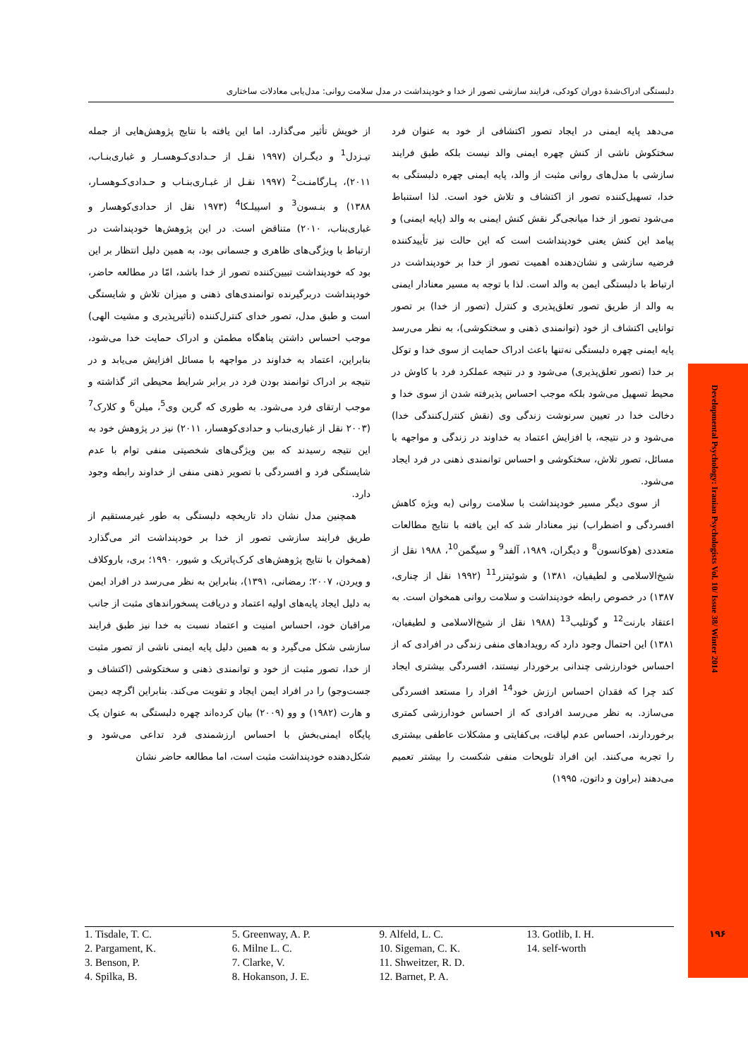دلبستگی ادراک‌شدهٔ دوران کودکی، فرایند سازشی تصور از خدا و خودپنداشت در مدل سلامت روانی: مدل‌یابی معادلات ساختاری
از خویش تأثیر می‌گذارد. اما این یافته با نتایج پژوهش‌هایی از جمله تیـزدل<sup>1</sup> و دیگـران (۱۹۹۷ نقـل از حـدادی‌کـوهسـار و غباری‌بنـاب، ۲۰۱۱)، پـارگامنـت<sup>2</sup> (۱۹۹۷ نقـل از غبـاری‌بنـاب و حـدادی‌کـوهسـار، ۱۳۸۸) و بنـسون<sup>3</sup> و اسپیلـکا<sup>4</sup> (۱۹۷۳ نقل از حدادی‌کوهسار و غباری‌بناب، ۲۰۱۰) متناقض است. در این پژوهش‌ها خودپنداشت در ارتباط با ویژگی‌های ظاهری و جسمانی بود، به همین دلیل انتظار بر این بود که خودپنداشت تبیین‌کننده تصور از خدا باشد، امّا در مطالعه حاضر، خودپنداشت دربرگیرنده توانمندی‌های ذهنی و میزان تلاش و شایستگی است و طبق مدل، تصور خدای کنترل‌کننده (تأثیرپذیری و مشیت الهی) موجب احساس داشتن پناهگاه مطمئن و ادراک حمایت خدا می‌شود، بنابراین، اعتماد به خداوند در مواجهه با مسائل افزایش می‌یابد و در نتیجه بر ادراک توانمند بودن فرد در برابر شرایط محیطی اثر گذاشته و موجب ارتقای فرد می‌شود. به طوری که گرین وی<sup>5</sup>، میلن<sup>6</sup> و کلارک<sup>7</sup> (۲۰۰۳ نقل از غباری‌بناب و حدادی‌کوهسار، ۲۰۱۱) نیز در پژوهش خود به این نتیجه رسیدند که بین ویژگی‌های شخصیتی منفی توام با عدم شایستگی فرد و افسردگی با تصویر ذهنی منفی از خداوند رابطه وجود دارد.
همچنین مدل نشان داد تاریخچه دلبستگی به طور غیرمستقیم از طریق فرایند سازشی تصور از خدا بر خودپنداشت اثر می‌گذارد (همخوان با نتایج پژوهش‌های کرک‌پاتریک و شیور، ۱۹۹۰؛ بری، باروکلاف و ویردن، ۲۰۰۷؛ رمضانی، ۱۳۹۱)، بنابراین به نظر می‌رسد در افراد ایمن به دلیل ایجاد پایه‌های اولیه اعتماد و دریافت پسخوراندهای مثبت از جانب مراقبان خود، احساس امنیت و اعتماد نسبت به خدا نیز طبق فرایند سازشی شکل می‌گیرد و به همین دلیل پایه ایمنی ناشی از تصور مثبت از خدا، تصور مثبت از خود و توانمندی ذهنی و سختکوشی (اکتشاف و جست‌وجو) را در افراد ایمن ایجاد و تقویت می‌کند. بنابراین اگرچه دیمن و هارت (۱۹۸۲) و وو (۲۰۰۹) بیان کرده‌اند چهره دلبستگی به عنوان یک پایگاه ایمنی‌بخش با احساس ارزشمندی فرد تداعی می‌شود و شکل‌دهنده خودپنداشت مثبت است، اما مطالعه حاضر نشان
می‌دهد پایه ایمنی در ایجاد تصور اکتشافی از خود به عنوان فرد سختکوش ناشی از کنش چهره ایمنی والد نیست بلکه طبق فرایند سازشی با مدل‌های روانی مثبت از والد، پایه ایمنی چهره دلبستگی به خدا، تسهیل‌کننده تصور از اکتشاف و تلاش خود است. لذا استنباط می‌شود تصور از خدا میانجی‌گر نقش کنش ایمنی به والد (پایه ایمنی) و پیامد این کنش یعنی خودپنداشت است که این حالت نیز تأییدکننده فرضیه سازشی و نشان‌دهنده اهمیت تصور از خدا بر خودپنداشت در ارتباط با دلبستگی ایمن به والد است. لذا با توجه به مسیر معنادار ایمنی به والد از طریق تصور تعلق‌پذیری و کنترل (تصور از خدا) بر تصور توانایی اکتشاف از خود (توانمندی ذهنی و سختکوشی)، به نظر می‌رسد پایه ایمنی چهره دلبستگی نه‌تنها باعث ادراک حمایت از سوی خدا و توکل بر خدا (تصور تعلق‌پذیری) می‌شود و در نتیجه عملکرد فرد با کاوش در محیط تسهیل می‌شود بلکه موجب احساس پذیرفته شدن از سوی خدا و دخالت خدا در تعیین سرنوشت زندگی وی (نقش کنترل‌کنندگی خدا) می‌شود و در نتیجه، با افزایش اعتماد به خداوند در زندگی و مواجهه با مسائل، تصور تلاش، سختکوشی و احساس توانمندی ذهنی در فرد ایجاد می‌شود.
از سوی دیگر مسیر خودپنداشت با سلامت روانی (به ویژه کاهش افسردگی و اضطراب) نیز معنادار شد که این یافته با نتایج مطالعات متعددی (هوکانسون<sup>8</sup> و دیگران، ۱۹۸۹، آلفد<sup>9</sup> و سیگمن<sup>10</sup>، ۱۹۸۸ نقل از شیخ‌الاسلامی و لطیفیان، ۱۳۸۱) و شوئیتزر<sup>11</sup> (۱۹۹۲ نقل از چناری، ۱۳۸۷) در خصوص رابطه خودپنداشت و سلامت روانی همخوان است. به اعتقاد بارنت<sup>12</sup> و گوتلیب<sup>13</sup> (۱۹۸۸ نقل از شیخ‌الاسلامی و لطیفیان، ۱۳۸۱) این احتمال وجود دارد که رویدادهای منفی زندگی در افرادی که از احساس خودارزشی چندانی برخوردار نیستند، افسردگی بیشتری ایجاد کند چرا که فقدان احساس ارزش خود<sup>14</sup> افراد را مستعد افسردگی می‌سازد. به نظر می‌رسد افرادی که از احساس خودارزشی کمتری برخوردارند، احساس عدم لیاقت، بی‌کفایتی و مشکلات عاطفی بیشتری را تجربه می‌کنند. این افراد تلویحات منفی شکست را بیشتر تعمیم می‌دهند (براون و داتون، ۱۹۹۵)
1. Tisdale, T. C.
2. Pargament, K.
3. Benson, P.
4. Spilka, B.
5. Greenway, A. P.
6. Milne L. C.
7. Clarke, V.
8. Hokanson, J. E.
9. Alfeld, L. C.
10. Sigeman, C. K.
11. Shweitzer, R. D.
12. Barnet, P. A.
13. Gotlib, I. H.
14. self-worth
Developmental Psychology: Iranian Psychologists Vol. 10/ Issue 38/ Winter 2014
۱۹۶